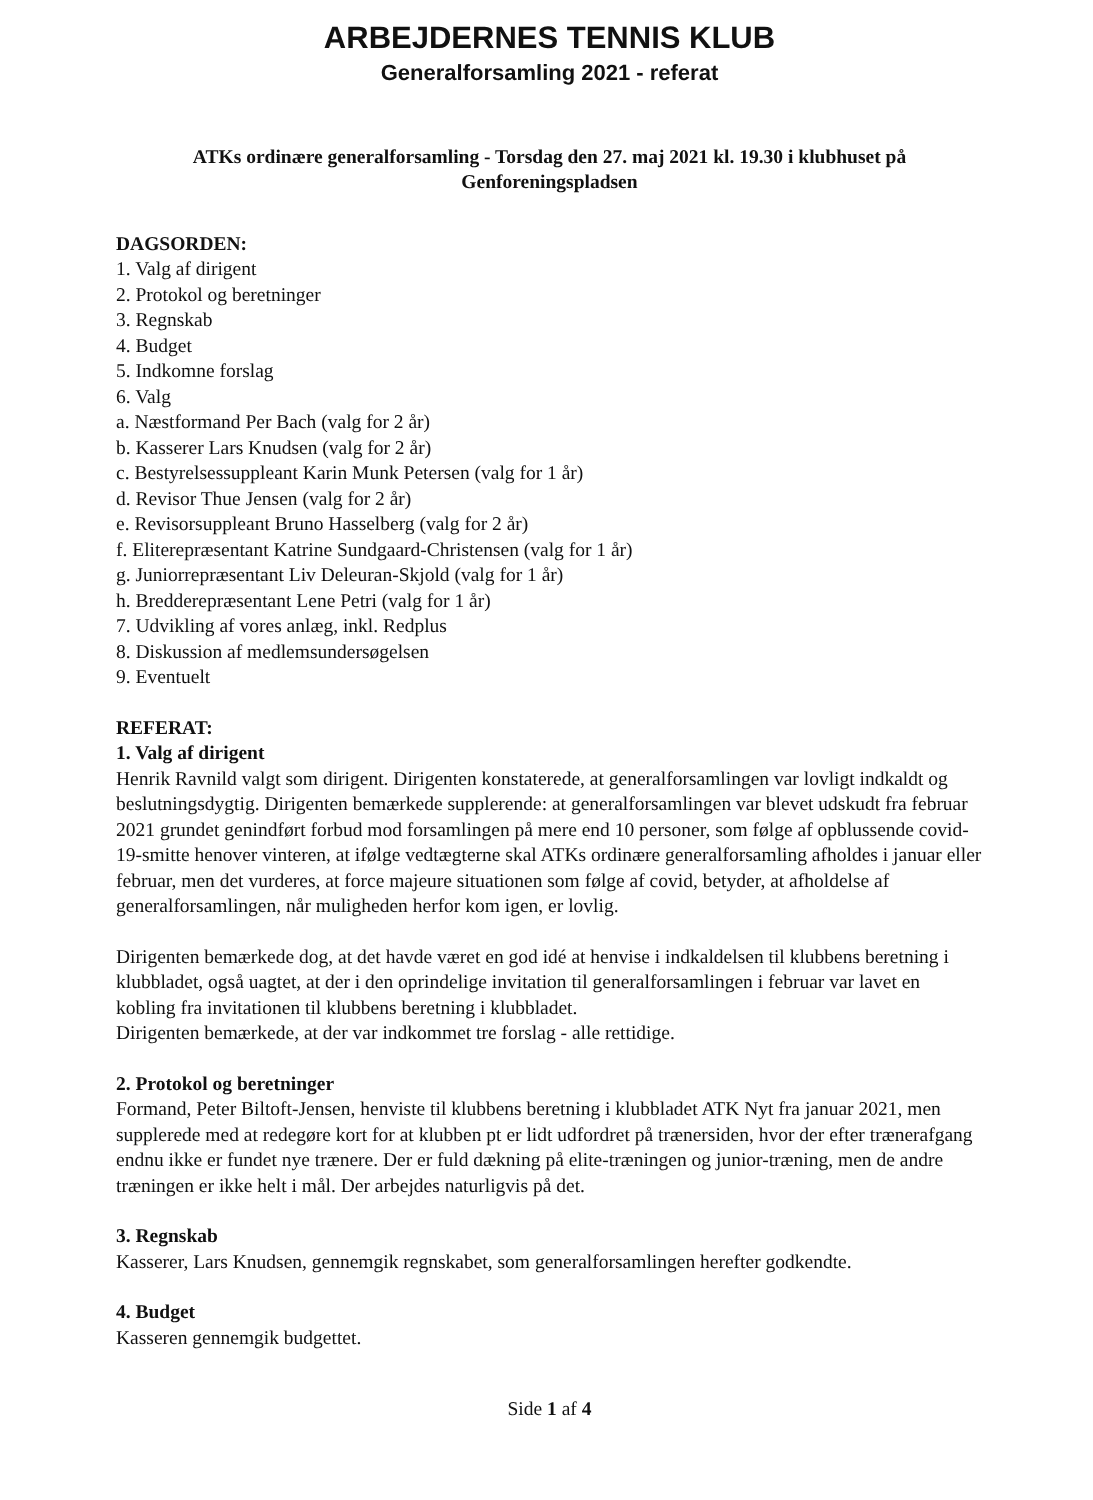ARBEJDERNES TENNIS KLUB
Generalforsamling 2021 - referat
ATKs ordinære generalforsamling - Torsdag den 27. maj 2021 kl. 19.30 i klubhuset på
Genforeningspladsen
DAGSORDEN:
1. Valg af dirigent
2. Protokol og beretninger
3. Regnskab
4. Budget
5. Indkomne forslag
6. Valg
a. Næstformand Per Bach (valg for 2 år)
b. Kasserer Lars Knudsen (valg for 2 år)
c. Bestyrelsessuppleant Karin Munk Petersen (valg for 1 år)
d. Revisor Thue Jensen (valg for 2 år)
e. Revisorsuppleant Bruno Hasselberg (valg for 2 år)
f. Eliterepræsentant Katrine Sundgaard-Christensen (valg for 1 år)
g. Juniorrepræsentant Liv Deleuran-Skjold (valg for 1 år)
h. Bredderepræsentant Lene Petri (valg for 1 år)
7. Udvikling af vores anlæg, inkl. Redplus
8. Diskussion af medlemsundersøgelsen
9. Eventuelt
REFERAT:
1. Valg af dirigent
Henrik Ravnild valgt som dirigent. Dirigenten konstaterede, at generalforsamlingen var lovligt indkaldt og beslutningsdygtig. Dirigenten bemærkede supplerende: at generalforsamlingen var blevet udskudt fra februar 2021 grundet genindført forbud mod forsamlingen på mere end 10 personer, som følge af opblussende covid-19-smitte henover vinteren, at ifølge vedtægterne skal ATKs ordinære generalforsamling afholdes i januar eller februar, men det vurderes, at force majeure situationen som følge af covid, betyder, at afholdelse af generalforsamlingen, når muligheden herfor kom igen, er lovlig.
Dirigenten bemærkede dog, at det havde været en god idé at henvise i indkaldelsen til klubbens beretning i klubbladet, også uagtet, at der i den oprindelige invitation til generalforsamlingen i februar var lavet en kobling fra invitationen til klubbens beretning i klubbladet.
Dirigenten bemærkede, at der var indkommet tre forslag - alle rettidige.
2. Protokol og beretninger
Formand, Peter Biltoft-Jensen, henviste til klubbens beretning i klubbladet ATK Nyt fra januar 2021, men supplerede med at redegøre kort for at klubben pt er lidt udfordret på trænersiden, hvor der efter trænerafgang endnu ikke er fundet nye trænere. Der er fuld dækning på elite-træningen og junior-træning, men de andre træningen er ikke helt i mål. Der arbejdes naturligvis på det.
3. Regnskab
Kasserer, Lars Knudsen, gennemgik regnskabet, som generalforsamlingen herefter godkendte.
4. Budget
Kasseren gennemgik budgettet.
Side 1 af 4